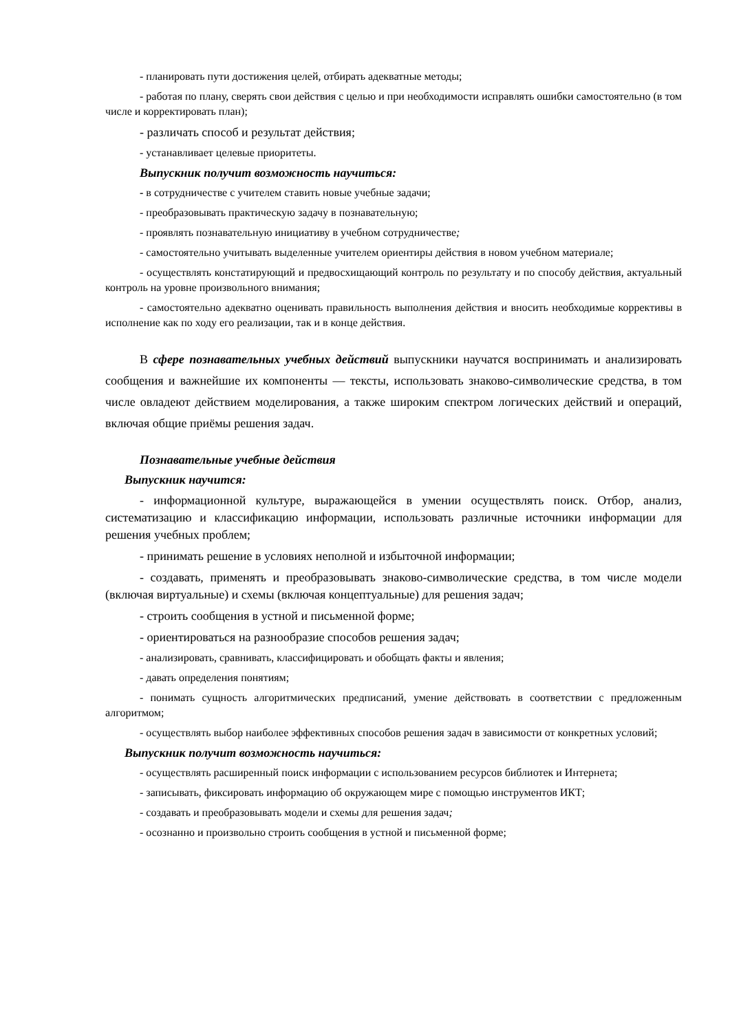- планировать пути достижения целей, отбирать адекватные методы;
- работая по плану, сверять свои действия с целью и при необходимости исправлять ошибки самостоятельно (в том числе и корректировать план);
- различать способ и результат действия;
- устанавливает целевые приоритеты.
Выпускник получит возможность научиться:
- в сотрудничестве с учителем ставить новые учебные задачи;
- преобразовывать практическую задачу в познавательную;
- проявлять познавательную инициативу в учебном сотрудничестве;
- самостоятельно учитывать выделенные учителем ориентиры действия в новом учебном материале;
- осуществлять констатирующий и предвосхищающий контроль по результату и по способу действия, актуальный контроль на уровне произвольного внимания;
- самостоятельно адекватно оценивать правильность выполнения действия и вносить необходимые коррективы в исполнение как по ходу его реализации, так и в конце действия.
В сфере познавательных учебных действий выпускники научатся воспринимать и анализировать сообщения и важнейшие их компоненты — тексты, использовать знаково-символические средства, в том числе овладеют действием моделирования, а также широким спектром логических действий и операций, включая общие приёмы решения задач.
Познавательные учебные действия
Выпускник научится:
- информационной культуре, выражающейся в умении осуществлять поиск. Отбор, анализ, систематизацию и классификацию информации, использовать различные источники информации для решения учебных проблем;
- принимать решение в условиях неполной и избыточной информации;
- создавать, применять и преобразовывать знаково-символические средства, в том числе модели (включая виртуальные) и схемы (включая концептуальные) для решения задач;
- строить сообщения в устной и письменной форме;
- ориентироваться на разнообразие способов решения задач;
- анализировать, сравнивать, классифицировать и обобщать факты и явления;
- давать определения понятиям;
- понимать сущность алгоритмических предписаний, умение действовать в соответствии с предложенным алгоритмом;
- осуществлять выбор наиболее эффективных способов решения задач в зависимости от конкретных условий;
Выпускник получит возможность научиться:
- осуществлять расширенный поиск информации с использованием ресурсов библиотек и Интернета;
- записывать, фиксировать информацию об окружающем мире с помощью инструментов ИКТ;
- создавать и преобразовывать модели и схемы для решения задач;
- осознанно и произвольно строить сообщения в устной и письменной форме;